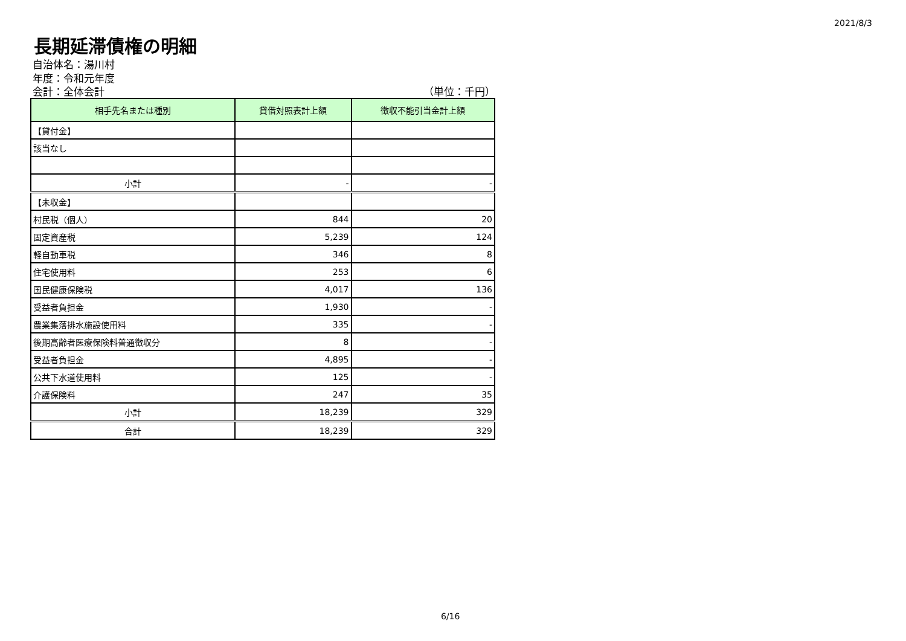2021/8/3
長期延滞債権の明細
自治体名：湯川村
年度：令和元年度
会計：全体会計 （単位：千円）
| 相手先名または種別 | 貸借対照表計上額 | 徴収不能引当金計上額 |
| --- | --- | --- |
| 【貸付金】 | | |
| 該当なし | | |
| 小計 | - | - |
| 【未収金】 | | |
| 村民税（個人） | 844 | 20 |
| 固定資産税 | 5,239 | 124 |
| 軽自動車税 | 346 | 8 |
| 住宅使用料 | 253 | 6 |
| 国民健康保険税 | 4,017 | 136 |
| 受益者負担金 | 1,930 | - |
| 農業集落排水施設使用料 | 335 | - |
| 後期高齢者医療保険料普通徴収分 | 8 | - |
| 受益者負担金 | 4,895 | - |
| 公共下水道使用料 | 125 | - |
| 介護保険料 | 247 | 35 |
| 小計 | 18,239 | 329 |
| 合計 | 18,239 | 329 |
6/16